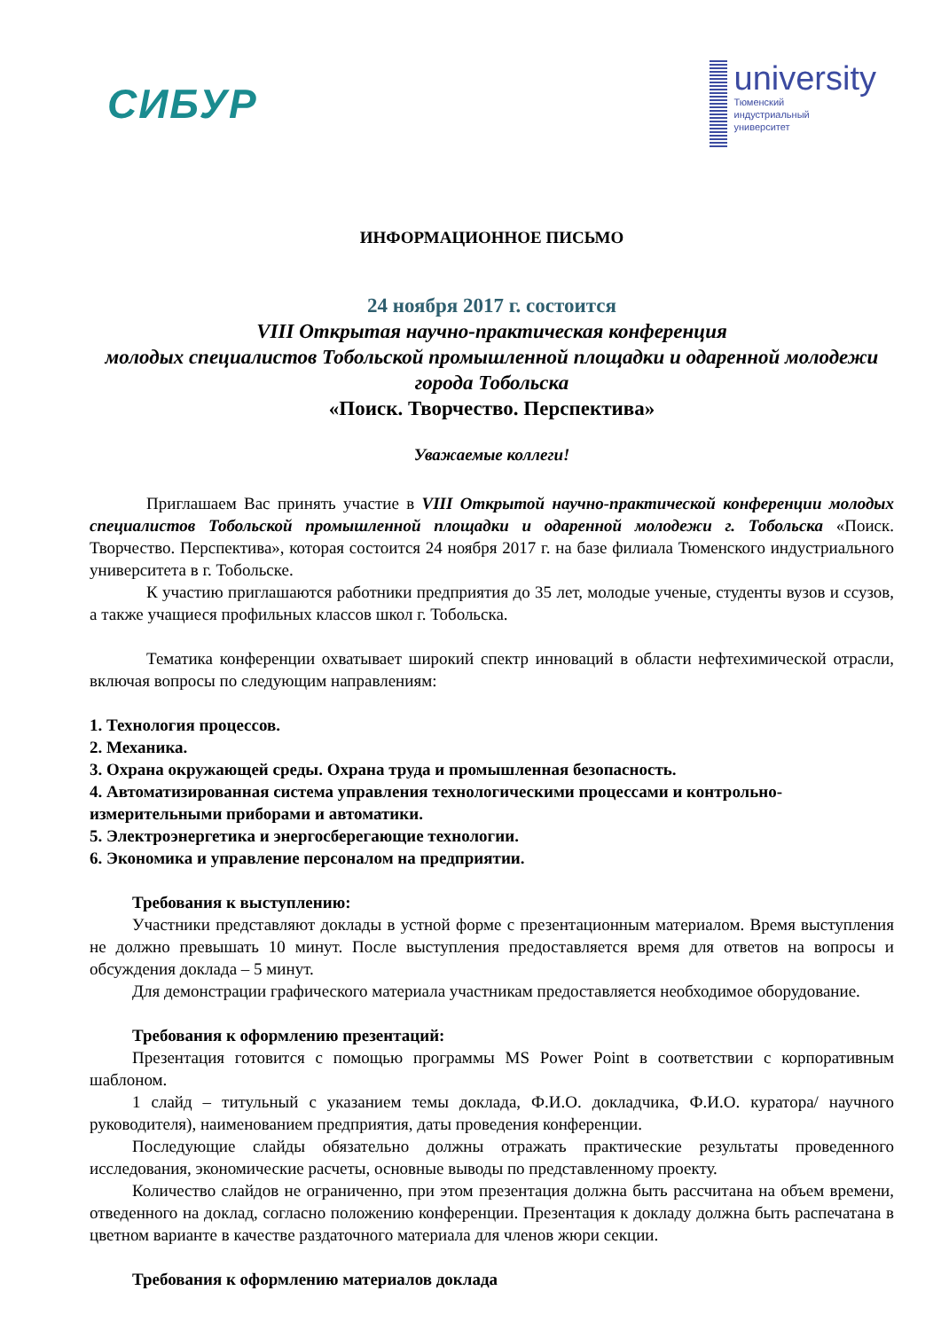СИБУР
university
Тюменский
индустриальный
университет
ИНФОРМАЦИОННОЕ ПИСЬМО
24 ноября 2017 г. состоится
VIII Открытая научно-практическая конференция
молодых специалистов Тобольской промышленной площадки и одаренной молодежи города Тобольска
«Поиск. Творчество. Перспектива»
Уважаемые коллеги!
Приглашаем Вас принять участие в VIII Открытой научно-практической конференции молодых специалистов Тобольской промышленной площадки и одаренной молодежи г. Тобольска «Поиск. Творчество. Перспектива», которая состоится 24 ноября 2017 г. на базе филиала Тюменского индустриального университета в г. Тобольске.
К участию приглашаются работники предприятия до 35 лет, молодые ученые, студенты вузов и ссузов, а также учащиеся профильных классов школ г. Тобольска.
Тематика конференции охватывает широкий спектр инноваций в области нефтехимической отрасли, включая вопросы по следующим направлениям:
1. Технология процессов.
2. Механика.
3. Охрана окружающей среды. Охрана труда и промышленная безопасность.
4. Автоматизированная система управления технологическими процессами и контрольно-измерительными приборами и автоматики.
5. Электроэнергетика и энергосберегающие технологии.
6. Экономика и управление персоналом на предприятии.
Требования к выступлению:
Участники представляют доклады в устной форме с презентационным материалом. Время выступления не должно превышать 10 минут. После выступления предоставляется время для ответов на вопросы и обсуждения доклада – 5 минут.
Для демонстрации графического материала участникам предоставляется необходимое оборудование.
Требования к оформлению презентаций:
Презентация готовится с помощью программы MS Power Point в соответствии с корпоративным шаблоном.
1 слайд – титульный с указанием темы доклада, Ф.И.О. докладчика, Ф.И.О. куратора/ научного руководителя), наименованием предприятия, даты проведения конференции.
Последующие слайды обязательно должны отражать практические результаты проведенного исследования, экономические расчеты, основные выводы по представленному проекту.
Количество слайдов не ограниченно, при этом презентация должна быть рассчитана на объем времени, отведенного на доклад, согласно положению конференции. Презентация к докладу должна быть распечатана в цветном варианте в качестве раздаточного материала для членов жюри секции.
Требования к оформлению материалов доклада